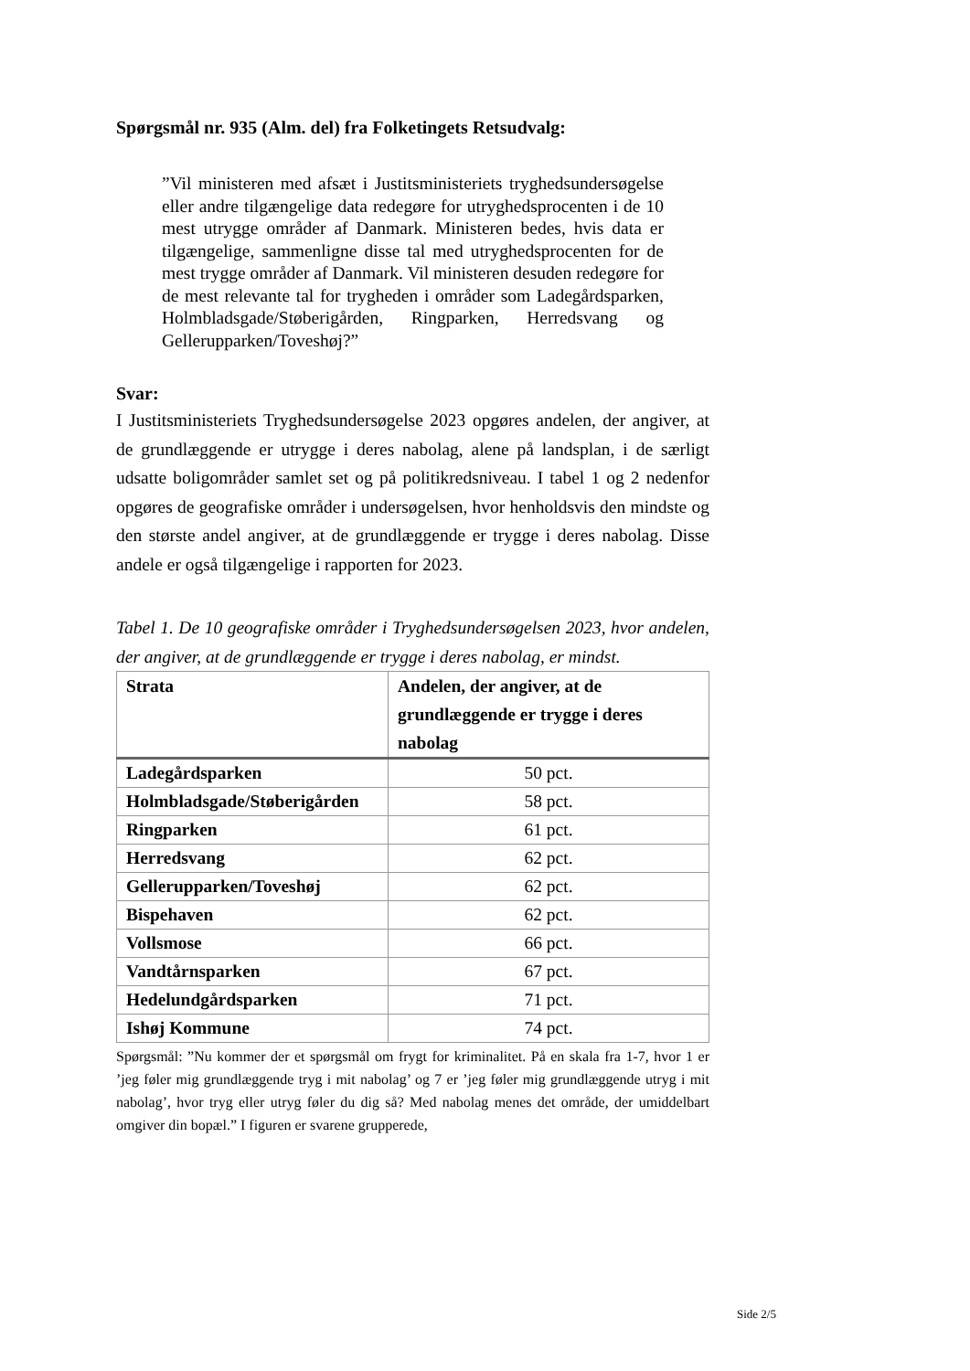Spørgsmål nr. 935 (Alm. del) fra Folketingets Retsudvalg:
”Vil ministeren med afsæt i Justitsministeriets tryghedsundersøgelse eller andre tilgængelige data redegøre for utryghedsprocenten i de 10 mest utrygge områder af Danmark. Ministeren bedes, hvis data er tilgængelige, sammenligne disse tal med utryghedsprocenten for de mest trygge områder af Danmark. Vil ministeren desuden redegøre for de mest relevante tal for trygheden i områder som Ladegårdsparken, Holmbladsgade/Støberigården, Ringparken, Herredsvang og Gellerupparken/Toveshøj?”
Svar:
I Justitsministeriets Tryghedsundersøgelse 2023 opgøres andelen, der angiver, at de grundlæggende er utrygge i deres nabolag, alene på landsplan, i de særligt udsatte boligområder samlet set og på politikredsniveau. I tabel 1 og 2 nedenfor opgøres de geografiske områder i undersøgelsen, hvor henholdsvis den mindste og den største andel angiver, at de grundlæggende er trygge i deres nabolag. Disse andele er også tilgængelige i rapporten for 2023.
Tabel 1. De 10 geografiske områder i Tryghedsundersøgelsen 2023, hvor andelen, der angiver, at de grundlæggende er trygge i deres nabolag, er mindst.
| Strata | Andelen, der angiver, at de grundlæggende er trygge i deres nabolag |
| --- | --- |
| Ladegårdsparken | 50 pct. |
| Holmbladsgade/Støberigården | 58 pct. |
| Ringparken | 61 pct. |
| Herredsvang | 62 pct. |
| Gellerupparken/Toveshøj | 62 pct. |
| Bispehaven | 62 pct. |
| Vollsmose | 66 pct. |
| Vandtårnsparken | 67 pct. |
| Hedelundgårdsparken | 71 pct. |
| Ishøj Kommune | 74 pct. |
Spørgsmål: ”Nu kommer der et spørgsmål om frygt for kriminalitet. På en skala fra 1-7, hvor 1 er ’jeg føler mig grundlæggende tryg i mit nabolag’ og 7 er ’jeg føler mig grundlæggende utryg i mit nabolag’, hvor tryg eller utryg føler du dig så? Med nabolag menes det område, der umiddelbart omgiver din bopæl.” I figuren er svarene grupperede,
Side 2/5